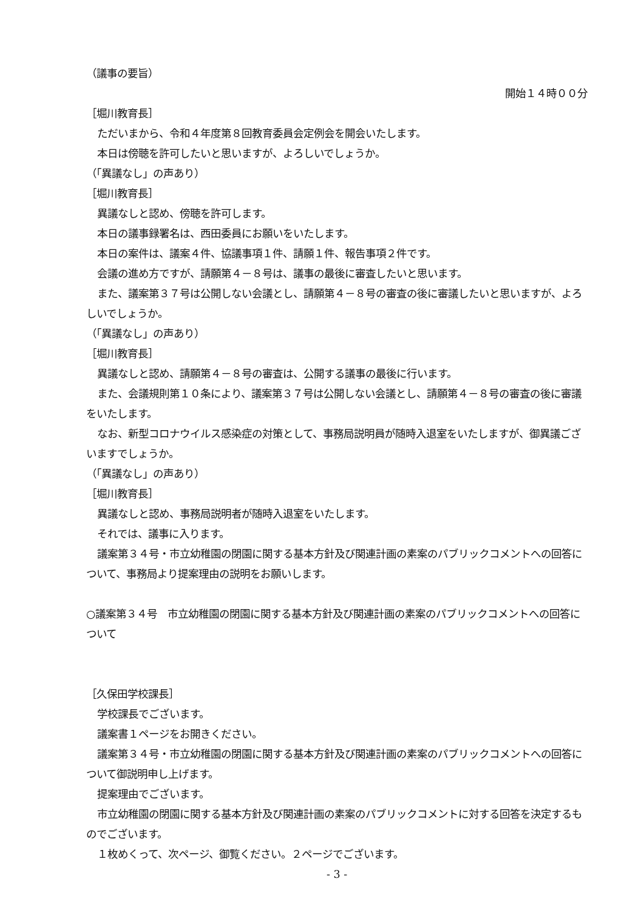（議事の要旨）
開始１４時００分
［堀川教育長］
ただいまから、令和４年度第８回教育委員会定例会を開会いたします。
本日は傍聴を許可したいと思いますが、よろしいでしょうか。
（「異議なし」の声あり）
［堀川教育長］
異議なしと認め、傍聴を許可します。
本日の議事録署名は、西田委員にお願いをいたします。
本日の案件は、議案４件、協議事項１件、請願１件、報告事項２件です。
会議の進め方ですが、請願第４－８号は、議事の最後に審査したいと思います。
また、議案第３７号は公開しない会議とし、請願第４－８号の審査の後に審議したいと思いますが、よろしいでしょうか。
（「異議なし」の声あり）
［堀川教育長］
異議なしと認め、請願第４－８号の審査は、公開する議事の最後に行います。
また、会議規則第１０条により、議案第３７号は公開しない会議とし、請願第４－８号の審査の後に審議をいたします。
なお、新型コロナウイルス感染症の対策として、事務局説明員が随時入退室をいたしますが、御異議ございますでしょうか。
（「異議なし」の声あり）
［堀川教育長］
異議なしと認め、事務局説明者が随時入退室をいたします。
それでは、議事に入ります。
議案第３４号・市立幼稚園の閉園に関する基本方針及び関連計画の素案のパブリックコメントへの回答について、事務局より提案理由の説明をお願いします。
○議案第３４号　市立幼稚園の閉園に関する基本方針及び関連計画の素案のパブリックコメントへの回答について
［久保田学校課長］
学校課長でございます。
議案書１ページをお開きください。
議案第３４号・市立幼稚園の閉園に関する基本方針及び関連計画の素案のパブリックコメントへの回答について御説明申し上げます。
提案理由でございます。
市立幼稚園の閉園に関する基本方針及び関連計画の素案のパブリックコメントに対する回答を決定するものでございます。
１枚めくって、次ページ、御覧ください。２ページでございます。
- 3 -